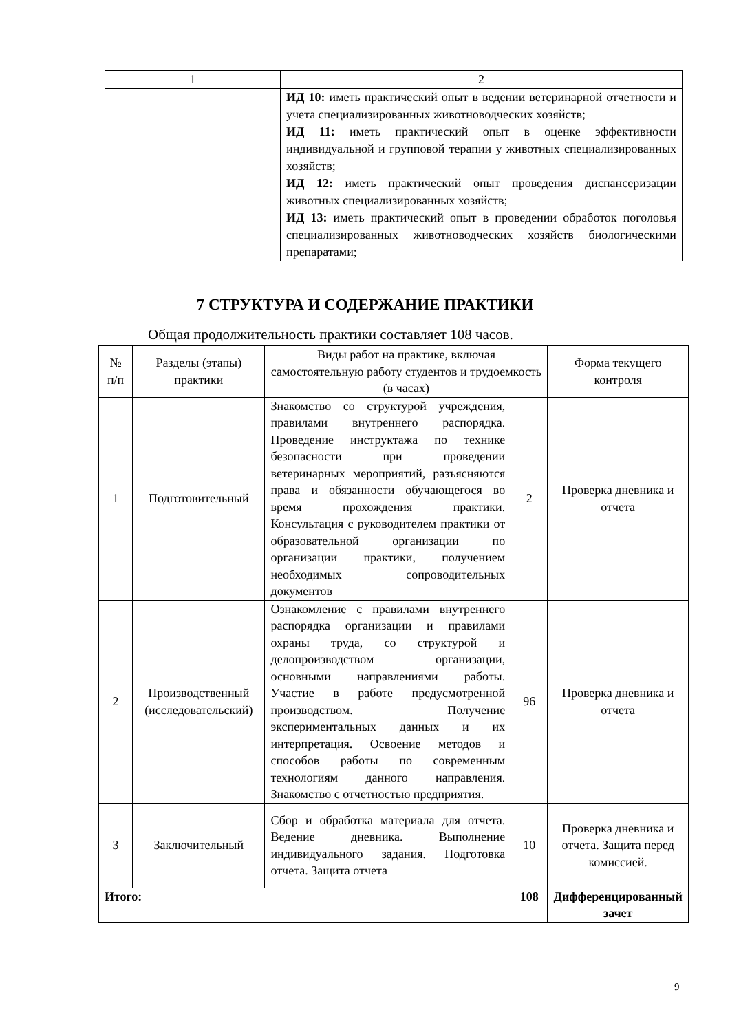| 1 | 2 |
| | ИД 10: иметь практический опыт в ведении ветеринарной отчетности и учета специализированных животноводческих хозяйств; ИД 11: иметь практический опыт в оценке эффективности индивидуальной и групповой терапии у животных специализированных хозяйств; ИД 12: иметь практический опыт проведения диспансеризации животных специализированных хозяйств; ИД 13: иметь практический опыт в проведении обработок поголовья специализированных животноводческих хозяйств биологическими препаратами; |
7 СТРУКТУРА И СОДЕРЖАНИЕ ПРАКТИКИ
Общая продолжительность практики составляет 108 часов.
| № п/п | Разделы (этапы) практики | Виды работ на практике, включая самостоятельную работу студентов и трудоемкость (в часах) | | Форма текущего контроля |
| --- | --- | --- | --- | --- |
| 1 | Подготовительный | Знакомство со структурой учреждения, правилами внутреннего распорядка. Проведение инструктажа по технике безопасности при проведении ветеринарных мероприятий, разъясняются права и обязанности обучающегося во время прохождения практики. Консультация с руководителем практики от образовательной организации по организации практики, получением необходимых сопроводительных документов | 2 | Проверка дневника и отчета |
| 2 | Производственный (исследовательский) | Ознакомление с правилами внутреннего распорядка организации и правилами охраны труда, со структурой и делопроизводством организации, основными направлениями работы. Участие в работе предусмотренной производством. Получение экспериментальных данных и их интерпретация. Освоение методов и способов работы по современным технологиям данного направления. Знакомство с отчетностью предприятия. | 96 | Проверка дневника и отчета |
| 3 | Заключительный | Сбор и обработка материала для отчета. Ведение дневника. Выполнение индивидуального задания. Подготовка отчета. Защита отчета | 10 | Проверка дневника и отчета. Защита перед комиссией. |
| Итого: | | | 108 | Дифференцированный зачет |
9